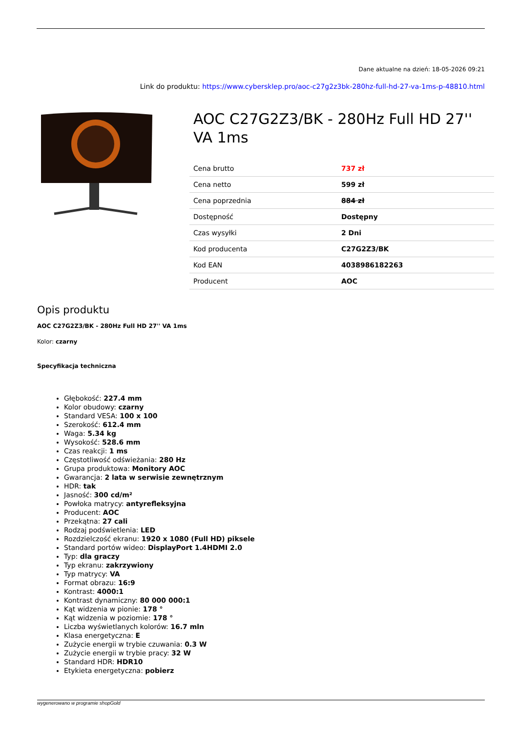Dane aktualne na dzień: 18-05-2026 09:21
Link do produktu: https://www.cybersklep.pro/aoc-c27g2z3bk-280hz-full-hd-27-va-1ms-p-48810.html
AOC C27G2Z3/BK - 280Hz Full HD 27'' VA 1ms
| Cena brutto | 737 zł |
| Cena netto | 599 zł |
| Cena poprzednia | 884 zł |
| Dostępność | Dostępny |
| Czas wysyłki | 2 Dni |
| Kod producenta | C27G2Z3/BK |
| Kod EAN | 4038986182263 |
| Producent | AOC |
Opis produktu
AOC C27G2Z3/BK - 280Hz Full HD 27'' VA 1ms
Kolor: czarny
Specyfikacja techniczna
Głębokość: 227.4 mm
Kolor obudowy: czarny
Standard VESA: 100 x 100
Szerokość: 612.4 mm
Waga: 5.34 kg
Wysokość: 528.6 mm
Czas reakcji: 1 ms
Częstotliwość odświeżania: 280 Hz
Grupa produktowa: Monitory AOC
Gwarancja: 2 lata w serwisie zewnętrznym
HDR: tak
Jasność: 300 cd/m²
Powłoka matrycy: antyrefleksyjna
Producent: AOC
Przekątna: 27 cali
Rodzaj podświetlenia: LED
Rozdzielczość ekranu: 1920 x 1080 (Full HD) piksele
Standard portów wideo: DisplayPort 1.4HDMI 2.0
Typ: dla graczy
Typ ekranu: zakrzywiony
Typ matrycy: VA
Format obrazu: 16:9
Kontrast: 4000:1
Kontrast dynamiczny: 80 000 000:1
Kąt widzenia w pionie: 178 °
Kąt widzenia w poziomie: 178 °
Liczba wyświetlanych kolorów: 16.7 mln
Klasa energetyczna: E
Zużycie energii w trybie czuwania: 0.3 W
Zużycie energii w trybie pracy: 32 W
Standard HDR: HDR10
Etykieta energetyczna: pobierz
wygenerowano w programie shopGold